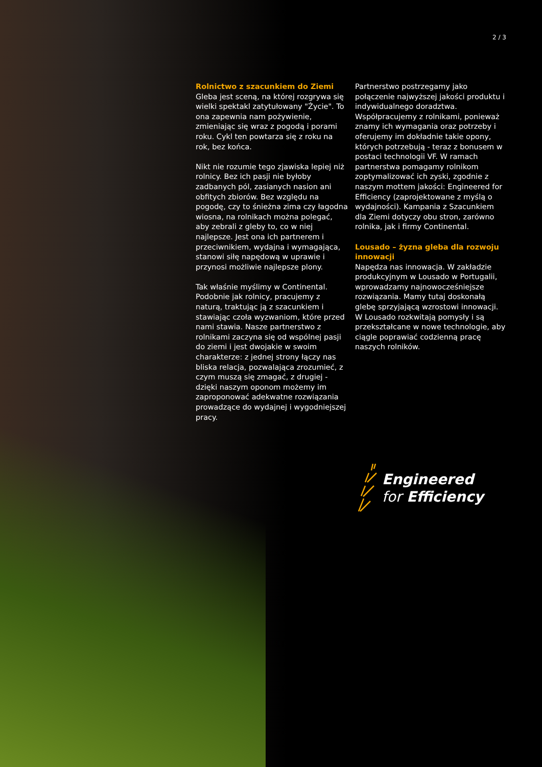2 / 3
Rolnictwo z szacunkiem do Ziemi
Gleba jest sceną, na której rozgrywa się wielki spektakl zatytułowany "Życie". To ona zapewnia nam pożywienie, zmieniając się wraz z pogodą i porami roku. Cykl ten powtarza się z roku na rok, bez końca.
Nikt nie rozumie tego zjawiska lepiej niż rolnicy. Bez ich pasji nie byłoby zadbanych pól, zasianych nasion ani obfitych zbiorów. Bez względu na pogodę, czy to śnieżna zima czy łagodna wiosna, na rolnikach można polegać, aby zebrali z gleby to, co w niej najlepsze. Jest ona ich partnerem i przeciwnikiem, wydajna i wymagająca, stanowi siłę napędową w uprawie i przynosi możliwie najlepsze plony.
Tak właśnie myślimy w Continental. Podobnie jak rolnicy, pracujemy z naturą, traktując ją z szacunkiem i stawiając czoła wyzwaniom, które przed nami stawia. Nasze partnerstwo z rolnikami zaczyna się od wspólnej pasji do ziemi i jest dwojakie w swoim charakterze: z jednej strony łączy nas bliska relacja, pozwalająca zrozumieć, z czym muszą się zmagać, z drugiej - dzięki naszym oponom możemy im zaproponować adekwatne rozwiązania prowadzące do wydajnej i wygodniejszej pracy.
Partnerstwo postrzegamy jako połączenie najwyższej jakości produktu i indywidualnego doradztwa. Współpracujemy z rolnikami, ponieważ znamy ich wymagania oraz potrzeby i oferujemy im dokładnie takie opony, których potrzebują - teraz z bonusem w postaci technologii VF. W ramach partnerstwa pomagamy rolnikom zoptymalizować ich zyski, zgodnie z naszym mottem jakości: Engineered for Efficiency (zaprojektowane z myślą o wydajności). Kampania z Szacunkiem dla Ziemi dotyczy obu stron, zarówno rolnika, jak i firmy Continental.
Lousado – żyzna gleba dla rozwoju innowacji
Napędza nas innowacja. W zakładzie produkcyjnym w Lousado w Portugalii, wprowadzamy najnowocześniejsze rozwiązania. Mamy tutaj doskonałą glebę sprzyjającą wzrostowi innowacji. W Lousado rozkwitają pomysły i są przekształcane w nowe technologie, aby ciągle poprawiać codzienną pracę naszych rolników.
Engineered
for Efficiency